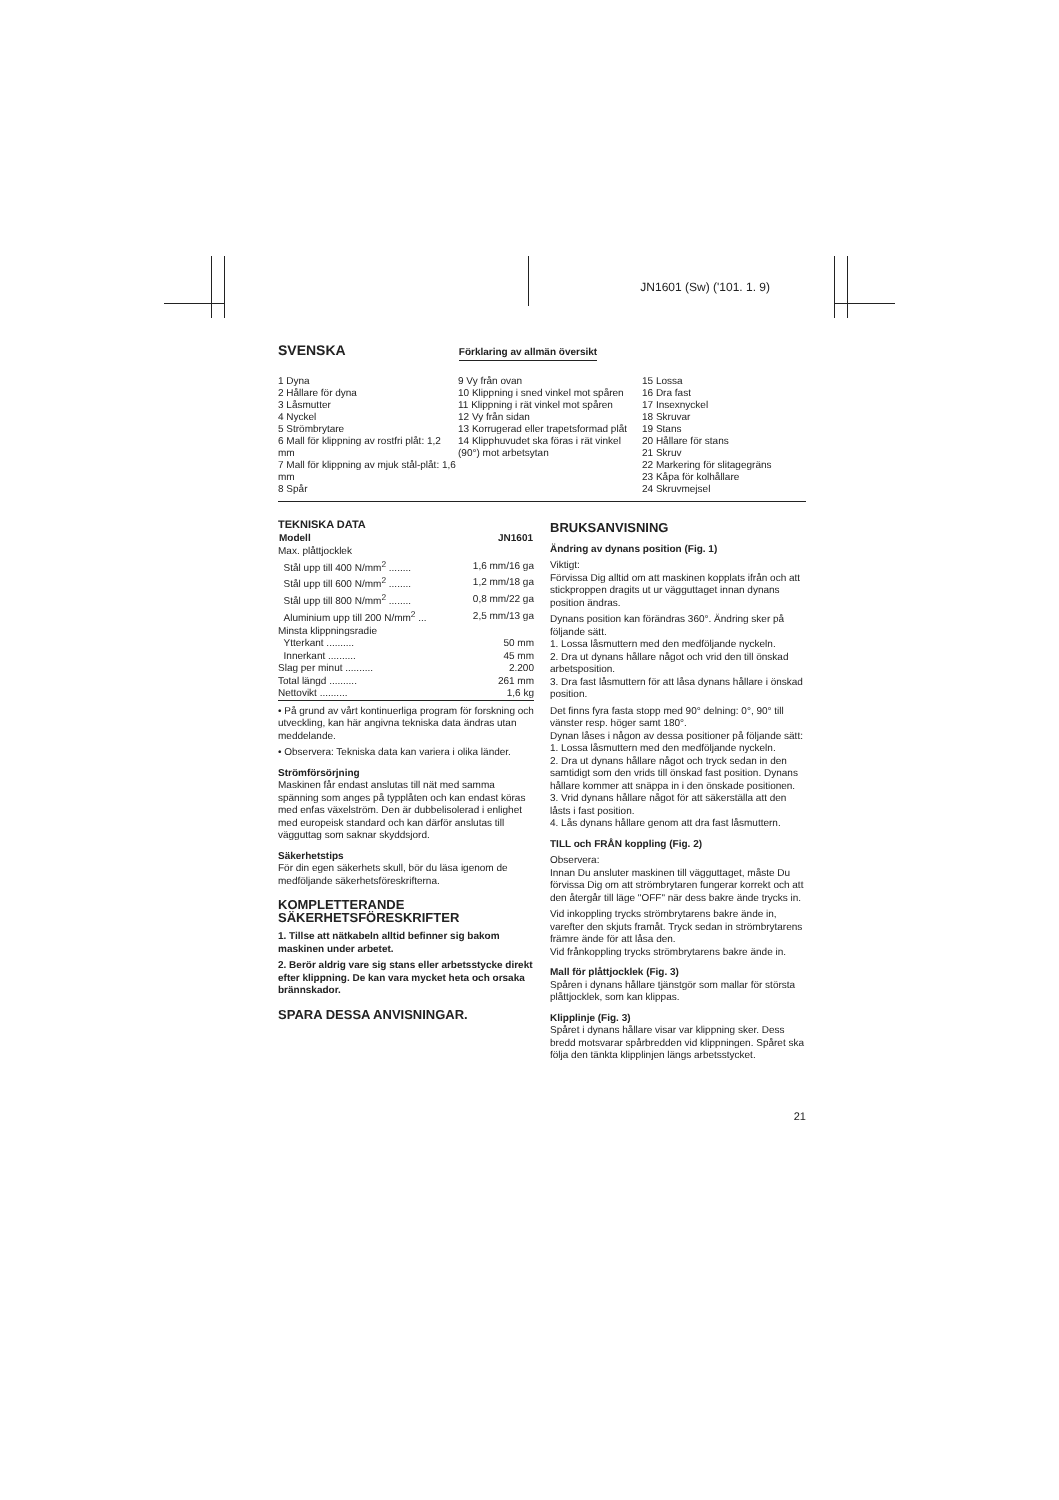JN1601 (Sw) ('101. 1. 9)
SVENSKA
Förklaring av allmän översikt
1 Dyna
2 Hållare för dyna
3 Låsmutter
4 Nyckel
5 Strömbrytare
6 Mall för klippning av rostfri plåt: 1,2 mm
7 Mall för klippning av mjuk stål-plåt: 1,6 mm
8 Spår
9 Vy från ovan
10 Klippning i sned vinkel mot spåren
11 Klippning i rät vinkel mot spåren
12 Vy från sidan
13 Korrugerad eller trapetsformad plåt
14 Klipphuvudet ska föras i rät vinkel (90°) mot arbetsytan
15 Lossa
16 Dra fast
17 Insexnyckel
18 Skruvar
19 Stans
20 Hållare för stans
21 Skruv
22 Markering för slitagegräns
23 Kåpa för kolhållare
24 Skruvmejsel
TEKNISKA DATA
| Modell | JN1601 |
| --- | --- |
| Max. plåttjocklek | |
| Stål upp till 400 N/mm<sup>2</sup> ........ | 1,6 mm/16 ga |
| Stål upp till 600 N/mm<sup>2</sup> ........ | 1,2 mm/18 ga |
| Stål upp till 800 N/mm<sup>2</sup> ........ | 0,8 mm/22 ga |
| Aluminium upp till 200 N/mm<sup>2</sup> ... | 2,5 mm/13 ga |
| Minsta klippningsradie | |
| Ytterkant .......... | 50 mm |
| Innerkant .......... | 45 mm |
| Slag per minut .......... | 2.200 |
| Total längd .......... | 261 mm |
| Nettovikt .......... | 1,6 kg |
• På grund av vårt kontinuerliga program för forskning och utveckling, kan här angivna tekniska data ändras utan meddelande.
• Observera: Tekniska data kan variera i olika länder.
Strömförsörjning
Maskinen får endast anslutas till nät med samma spänning som anges på typplåten och kan endast köras med enfas växelström. Den är dubbelisolerad i enlighet med europeisk standard och kan därför anslutas till vägguttag som saknar skyddsjord.
Säkerhetstips
För din egen säkerhets skull, bör du läsa igenom de medföljande säkerhetsföreskrifterna.
KOMPLETTERANDE SÄKERHETSFÖRESKRIFTER
1. Tillse att nätkabeln alltid befinner sig bakom maskinen under arbetet.
2. Berör aldrig vare sig stans eller arbetsstycke direkt efter klippning. De kan vara mycket heta och orsaka brännskador.
SPARA DESSA ANVISNINGAR.
BRUKSANVISNING
Ändring av dynans position (Fig. 1)
Viktigt:
Förvissa Dig alltid om att maskinen kopplats ifrån och att stickproppen dragits ut ur vägguttaget innan dynans position ändras.
Dynans position kan förändras 360°. Ändring sker på följande sätt.
1. Lossa låsmuttern med den medföljande nyckeln.
2. Dra ut dynans hållare något och vrid den till önskad arbetsposition.
3. Dra fast låsmuttern för att låsa dynans hållare i önskad position.
Det finns fyra fasta stopp med 90° delning: 0°, 90° till vänster resp. höger samt 180°.
Dynan låses i någon av dessa positioner på följande sätt:
1. Lossa låsmuttern med den medföljande nyckeln.
2. Dra ut dynans hållare något och tryck sedan in den samtidigt som den vrids till önskad fast position. Dynans hållare kommer att snäppa in i den önskade positionen.
3. Vrid dynans hållare något för att säkerställa att den låsts i fast position.
4. Lås dynans hållare genom att dra fast låsmuttern.
TILL och FRÅN koppling (Fig. 2)
Observera:
Innan Du ansluter maskinen till vägguttaget, måste Du förvissa Dig om att strömbrytaren fungerar korrekt och att den återgår till läge "OFF" när dess bakre ände trycks in.
Vid inkoppling trycks strömbrytarens bakre ände in, varefter den skjuts framåt. Tryck sedan in strömbrytarens främre ände för att låsa den.
Vid frånkoppling trycks strömbrytarens bakre ände in.
Mall för plåttjocklek (Fig. 3)
Spåren i dynans hållare tjänstgör som mallar för största plåttjocklek, som kan klippas.
Klipplinje (Fig. 3)
Spåret i dynans hållare visar var klippning sker. Dess bredd motsvarar spårbredden vid klippningen. Spåret ska följa den tänkta klipplinjen längs arbetsstycket.
21